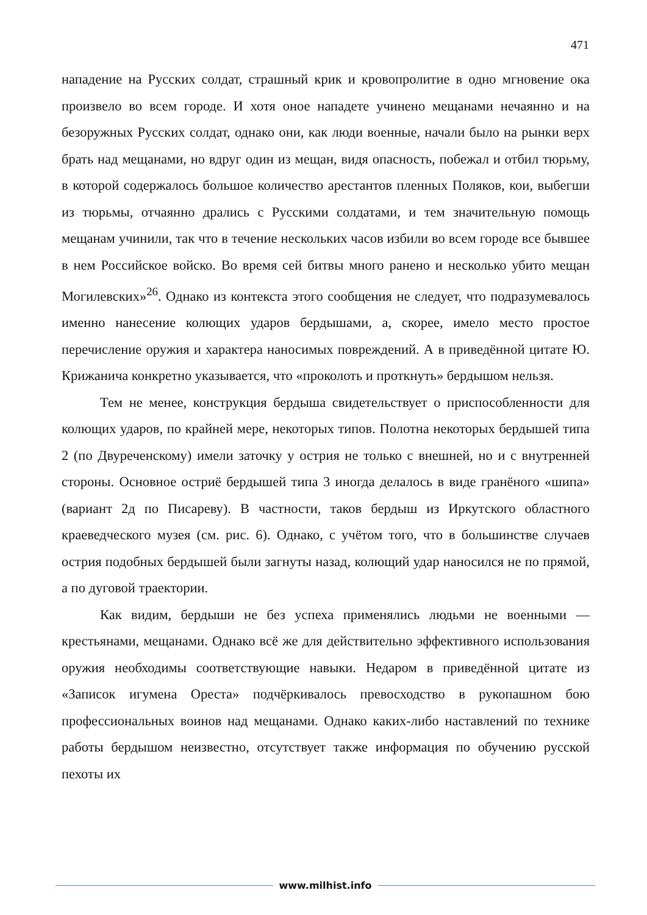471
нападение на Русских солдат, страшный крик и кровопролитие в одно мгновение ока произвело во всем городе. И хотя оное нападете учинено мещанами нечаянно и на безоружных Русских солдат, однако они, как люди военные, начали было на рынки верх брать над мещанами, но вдруг один из мещан, видя опасность, побежал и отбил тюрьму, в которой содержалось большое количество арестантов пленных Поляков, кои, выбегши из тюрьмы, отчаянно дрались с Русскими солдатами, и тем значительную помощь мещанам учинили, так что в течение нескольких часов избили во всем городе все бывшее в нем Российское войско. Во время сей битвы много ранено и несколько убито мещан Могилевских»<sup>26</sup>. Однако из контекста этого сообщения не следует, что подразумевалось именно нанесение колющих ударов бердышами, а, скорее, имело место простое перечисление оружия и характера наносимых повреждений. А в приведённой цитате Ю. Крижанича конкретно указывается, что «проколоть и проткнуть» бердышом нельзя.
Тем не менее, конструкция бердыша свидетельствует о приспособленности для колющих ударов, по крайней мере, некоторых типов. Полотна некоторых бердышей типа 2 (по Двуреченскому) имели заточку у острия не только с внешней, но и с внутренней стороны. Основное остриё бердышей типа 3 иногда делалось в виде гранёного «шипа» (вариант 2д по Писареву). В частности, таков бердыш из Иркутского областного краеведческого музея (см. рис. 6). Однако, с учётом того, что в большинстве случаев острия подобных бердышей были загнуты назад, колющий удар наносился не по прямой, а по дуговой траектории.
Как видим, бердыши не без успеха применялись людьми не военными — крестьянами, мещанами. Однако всё же для действительно эффективного использования оружия необходимы соответствующие навыки. Недаром в приведённой цитате из «Записок игумена Ореста» подчёркивалось превосходство в рукопашном бою профессиональных воинов над мещанами. Однако каких-либо наставлений по технике работы бердышом неизвестно, отсутствует также информация по обучению русской пехоты их
www.milhist.info